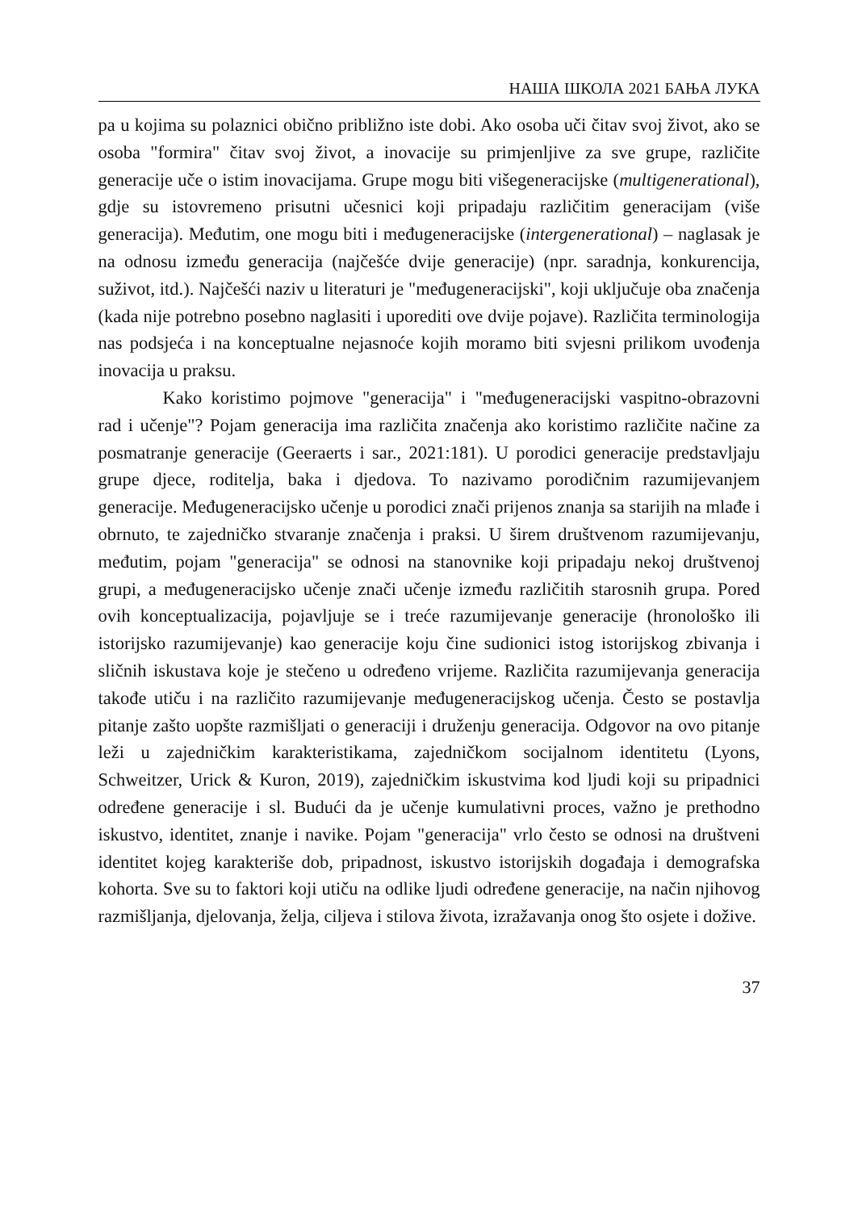НАША ШКОЛА 2021 БАЊА ЛУКА
pa u kojima su polaznici obično približno iste dobi. Ako osoba uči čitav svoj život, ako se osoba "formira" čitav svoj život, a inovacije su primjenljive za sve grupe, različite generacije uče o istim inovacijama. Grupe mogu biti višegeneracijske (multigenerational), gdje su istovremeno prisutni učesnici koji pripadaju različitim generacijam (više generacija). Međutim, one mogu biti i međugeneracijske (intergenerational) – naglasak je na odnosu između generacija (najčešće dvije generacije) (npr. saradnja, konkurencija, suživot, itd.). Najčešći naziv u literaturi je "međugeneracijski", koji uključuje oba značenja (kada nije potrebno posebno naglasiti i uporediti ove dvije pojave). Različita terminologija nas podsjeća i na konceptualne nejasnoće kojih moramo biti svjesni prilikom uvođenja inovacija u praksu.
Kako koristimo pojmove "generacija" i "međugeneracijski vaspitno-obrazovni rad i učenje"? Pojam generacija ima različita značenja ako koristimo različite načine za posmatranje generacije (Geeraerts i sar., 2021:181). U porodici generacije predstavljaju grupe djece, roditelja, baka i djedova. To nazivamo porodičnim razumijevanjem generacije. Međugeneracijsko učenje u porodici znači prijenos znanja sa starijih na mlađe i obrnuto, te zajedničko stvaranje značenja i praksi. U širem društvenom razumijevanju, međutim, pojam "generacija" se odnosi na stanovnike koji pripadaju nekoj društvenoj grupi, a međugeneracijsko učenje znači učenje između različitih starosnih grupa. Pored ovih konceptualizacija, pojavljuje se i treće razumijevanje generacije (hronološko ili istorijsko razumijevanje) kao generacije koju čine sudionici istog istorijskog zbivanja i sličnih iskustava koje je stečeno u određeno vrijeme. Različita razumijevanja generacija takođe utiču i na različito razumijevanje međugeneracijskog učenja. Često se postavlja pitanje zašto uopšte razmišljati o generaciji i druženju generacija. Odgovor na ovo pitanje leži u zajedničkim karakteristikama, zajedničkom socijalnom identitetu (Lyons, Schweitzer, Urick & Kuron, 2019), zajedničkim iskustvima kod ljudi koji su pripadnici određene generacije i sl. Budući da je učenje kumulativni proces, važno je prethodno iskustvo, identitet, znanje i navike. Pojam "generacija" vrlo često se odnosi na društveni identitet kojeg karakteriše dob, pripadnost, iskustvo istorijskih događaja i demografska kohorta. Sve su to faktori koji utiču na odlike ljudi određene generacije, na način njihovog razmišljanja, djelovanja, želja, ciljeva i stilova života, izražavanja onog što osjete i dožive.
37